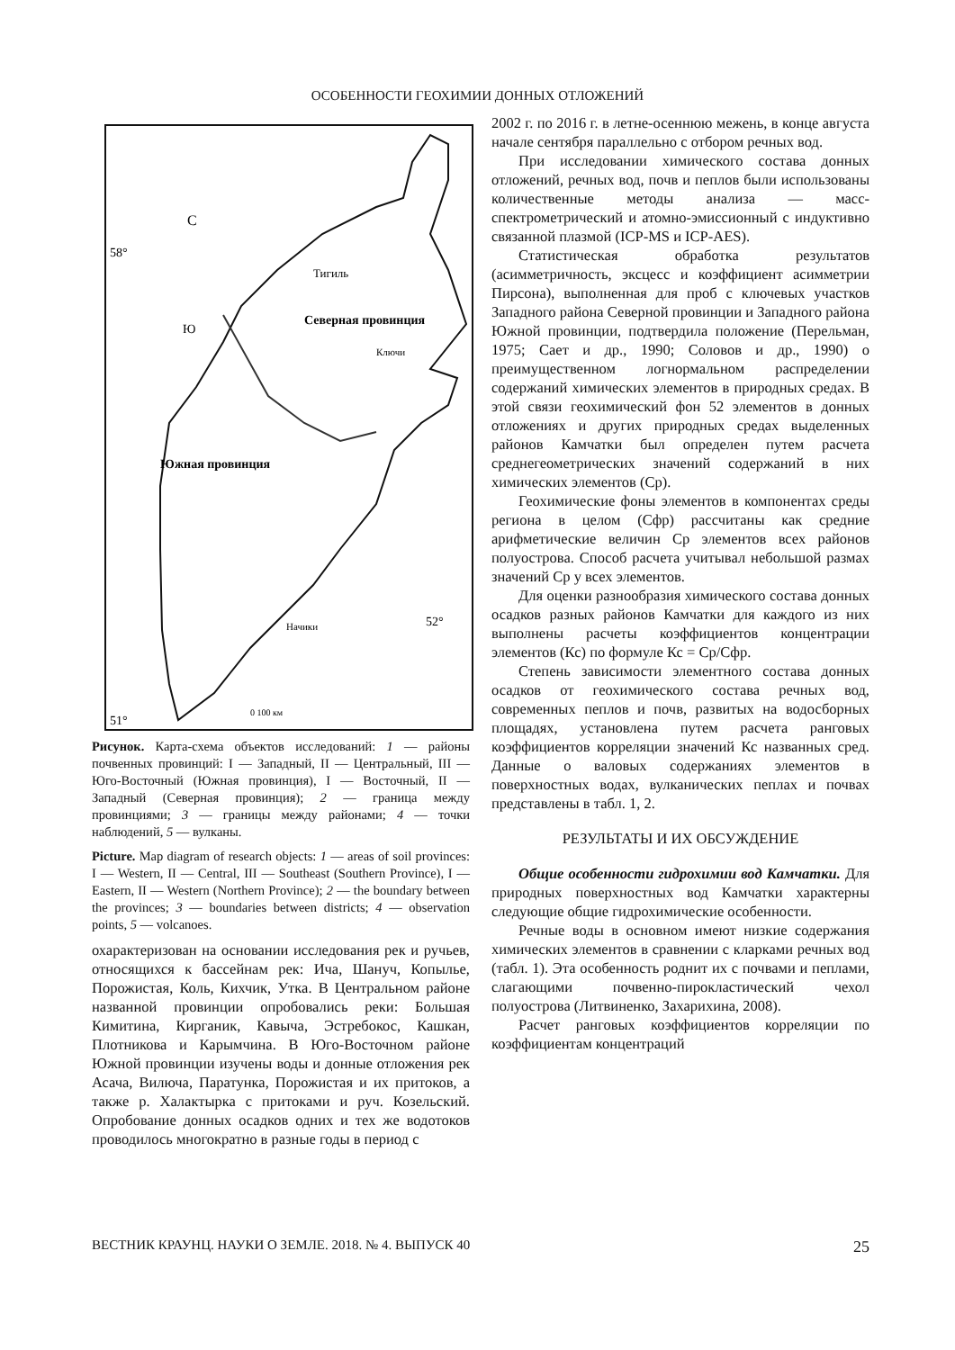ОСОБЕННОСТИ ГЕОХИМИИ ДОННЫХ ОТЛОЖЕНИЙ
Тигиль
Северная провинция
Южная провинция
Ключи
Начики
С
Ю
58°
52°
51°
0 100 км
Рисунок. Карта-схема объектов исследований: 1 — районы почвенных провинций: I — Западный, II — Центральный, III — Юго-Восточный (Южная провинция), I — Восточный, II — Западный (Северная провинция); 2 — граница между провинциями; 3 — границы между районами; 4 — точки наблюдений, 5 — вулканы.
Picture. Map diagram of research objects: 1 — areas of soil provinces: I — Western, II — Central, III — Southeast (Southern Province), I — Eastern, II — Western (Northern Province); 2 — the boundary between the provinces; 3 — boundaries between districts; 4 — observation points, 5 — volcanoes.
охарактеризован на основании исследования рек и ручьев, относящихся к бассейнам рек: Ича, Шануч, Копылье, Порожистая, Коль, Кихчик, Утка. В Центральном районе названной провинции опробовались реки: Большая Кимитина, Кирганик, Кавыча, Эстребокос, Кашкан, Плотникова и Карымчина. В Юго-Восточном районе Южной провинции изучены воды и донные отложения рек Асача, Вилюча, Паратунка, Порожистая и их притоков, а также р. Халактырка с притоками и руч. Козельский. Опробование донных осадков одних и тех же водотоков проводилось многократно в разные годы в период с
2002 г. по 2016 г. в летне-осеннюю межень, в конце августа начале сентября параллельно с отбором речных вод.
При исследовании химического состава донных отложений, речных вод, почв и пеплов были использованы количественные методы анализа — масс-спектрометрический и атомно-эмиссионный с индуктивно связанной плазмой (ICP-MS и ICP-AES).
Статистическая обработка результатов (асимметричность, эксцесс и коэффициент асимметрии Пирсона), выполненная для проб с ключевых участков Западного района Северной провинции и Западного района Южной провинции, подтвердила положение (Перельман, 1975; Сает и др., 1990; Соловов и др., 1990) о преимущественном логнормальном распределении содержаний химических элементов в природных средах. В этой связи геохимический фон 52 элементов в донных отложениях и других природных средах выделенных районов Камчатки был определен путем расчета среднегеометрических значений содержаний в них химических элементов (Ср).
Геохимические фоны элементов в компонентах среды региона в целом (Сфр) рассчитаны как средние арифметические величин Ср элементов всех районов полуострова. Способ расчета учитывал небольшой размах значений Ср у всех элементов.
Для оценки разнообразия химического состава донных осадков разных районов Камчатки для каждого из них выполнены расчеты коэффициентов концентрации элементов (Кс) по формуле Кс = Ср/Сфр.
Степень зависимости элементного состава донных осадков от геохимического состава речных вод, современных пеплов и почв, развитых на водосборных площадях, установлена путем расчета ранговых коэффициентов корреляции значений Кс названных сред. Данные о валовых содержаниях элементов в поверхностных водах, вулканических пеплах и почвах представлены в табл. 1, 2.
РЕЗУЛЬТАТЫ И ИХ ОБСУЖДЕНИЕ
Общие особенности гидрохимии вод Камчатки. Для природных поверхностных вод Камчатки характерны следующие общие гидрохимические особенности.
Речные воды в основном имеют низкие содержания химических элементов в сравнении с кларками речных вод (табл. 1). Эта особенность роднит их с почвами и пеплами, слагающими почвенно-пирокластический чехол полуострова (Литвиненко, Захарихина, 2008).
Расчет ранговых коэффициентов корреляции по коэффициентам концентраций
ВЕСТНИК КРАУНЦ. НАУКИ О ЗЕМЛЕ. 2018. № 4. ВЫПУСК 40 25